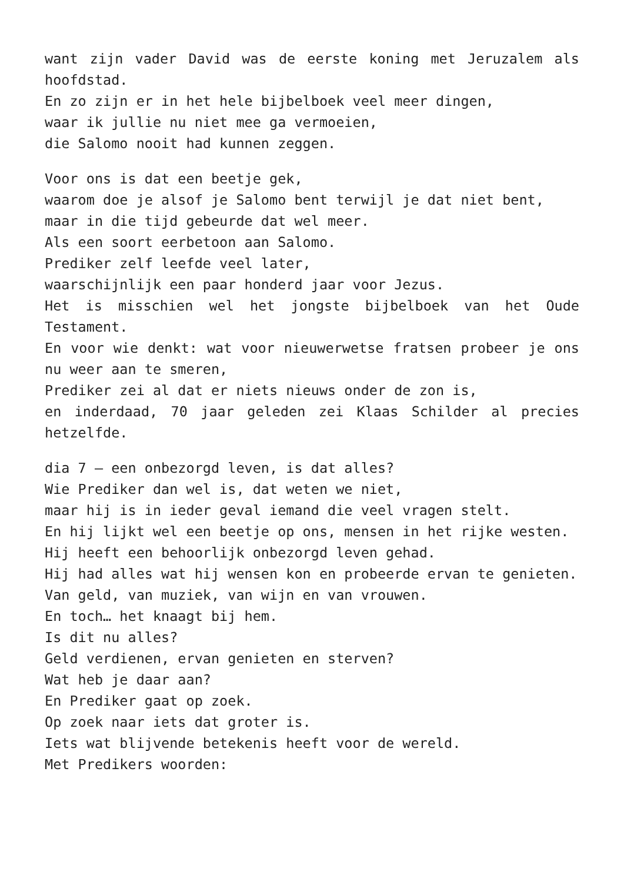want zijn vader David was de eerste koning met Jeruzalem als hoofdstad.
En zo zijn er in het hele bijbelboek veel meer dingen,
waar ik jullie nu niet mee ga vermoeien,
die Salomo nooit had kunnen zeggen.
Voor ons is dat een beetje gek,
waarom doe je alsof je Salomo bent terwijl je dat niet bent,
maar in die tijd gebeurde dat wel meer.
Als een soort eerbetoon aan Salomo.
Prediker zelf leefde veel later,
waarschijnlijk een paar honderd jaar voor Jezus.
Het is misschien wel het jongste bijbelboek van het Oude Testament.
En voor wie denkt: wat voor nieuwerwetse fratsen probeer je ons nu weer aan te smeren,
Prediker zei al dat er niets nieuws onder de zon is,
en inderdaad, 70 jaar geleden zei Klaas Schilder al precies hetzelfde.
dia 7 – een onbezorgd leven, is dat alles?
Wie Prediker dan wel is, dat weten we niet,
maar hij is in ieder geval iemand die veel vragen stelt.
En hij lijkt wel een beetje op ons, mensen in het rijke westen.
Hij heeft een behoorlijk onbezorgd leven gehad.
Hij had alles wat hij wensen kon en probeerde ervan te genieten.
Van geld, van muziek, van wijn en van vrouwen.
En toch… het knaagt bij hem.
Is dit nu alles?
Geld verdienen, ervan genieten en sterven?
Wat heb je daar aan?
En Prediker gaat op zoek.
Op zoek naar iets dat groter is.
Iets wat blijvende betekenis heeft voor de wereld.
Met Predikers woorden: